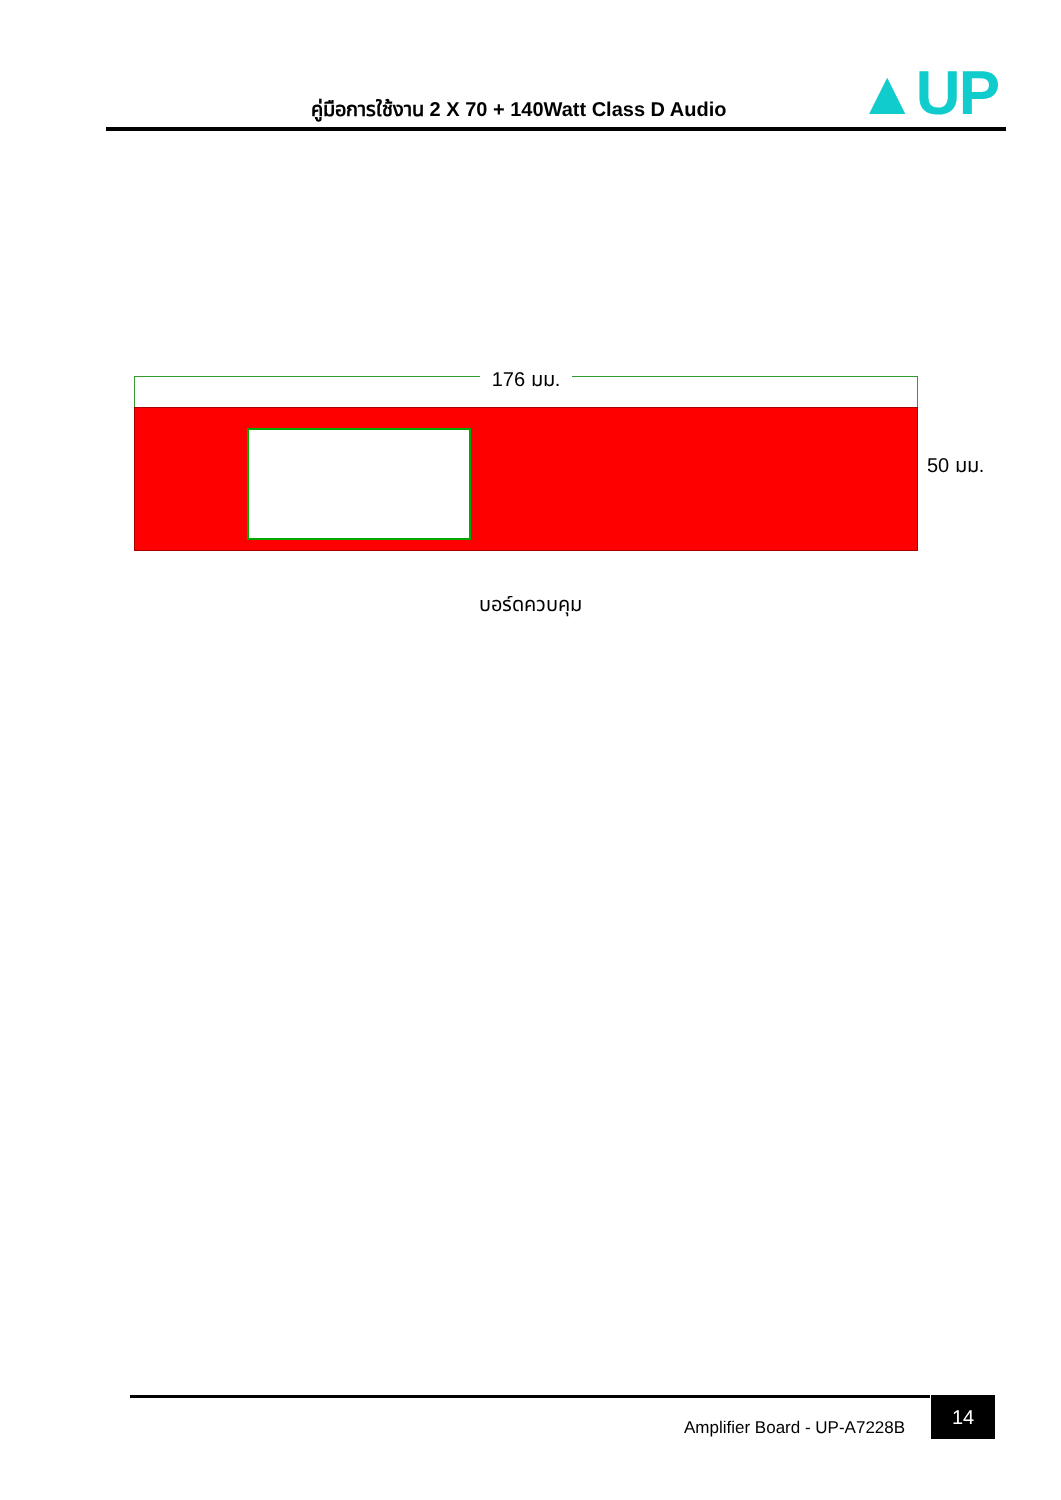คู่มือการใช้งาน 2 X 70 + 140Watt Class D Audio
▲UP
176 มม.
50 มม.
บอร์ดควบคุม
Amplifier Board - UP-A7228B
14